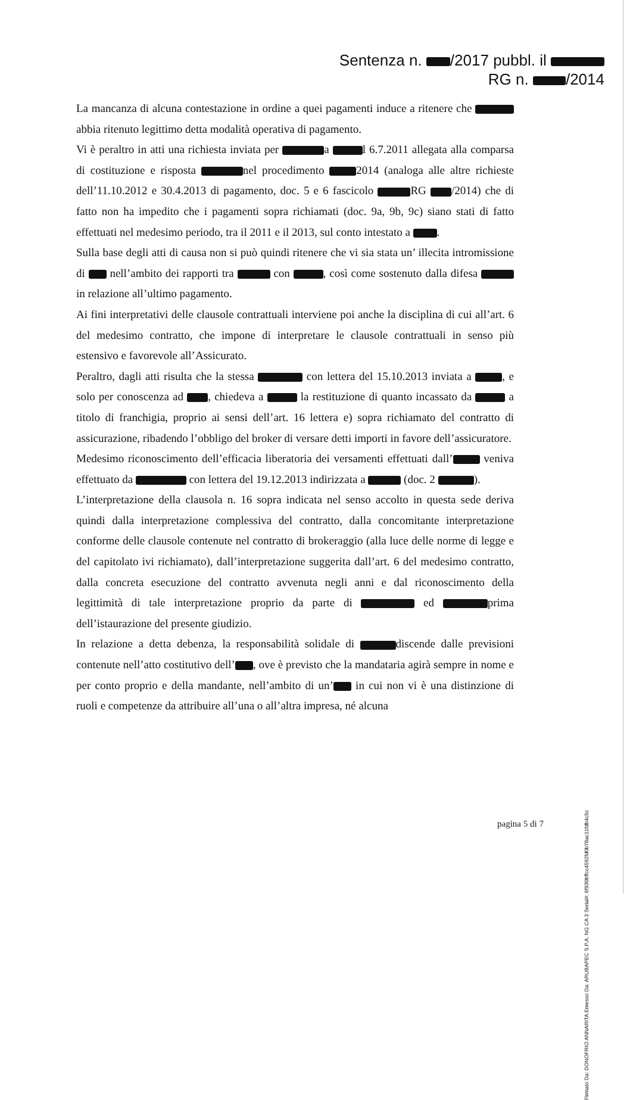Sentenza n. /2017 pubbl. il
RG n. /2014
La mancanza di alcuna contestazione in ordine a quei pagamenti induce a ritenere che abbia ritenuto legittimo detta modalità operativa di pagamento.
Vi è peraltro in atti una richiesta inviata per a l 6.7.2011 allegata alla comparsa di costituzione e risposta nel procedimento 2014 (analoga alle altre richieste dell’11.10.2012 e 30.4.2013 di pagamento, doc. 5 e 6 fascicolo RG /2014) che di fatto non ha impedito che i pagamenti sopra richiamati (doc. 9a, 9b, 9c) siano stati di fatto effettuati nel medesimo periodo, tra il 2011 e il 2013, sul conto intestato a .
Sulla base degli atti di causa non si può quindi ritenere che vi sia stata un’ illecita intromissione di nell’ambito dei rapporti tra con , così come sostenuto dalla difesa in relazione all’ultimo pagamento.
Ai fini interpretativi delle clausole contrattuali interviene poi anche la disciplina di cui all’art. 6 del medesimo contratto, che impone di interpretare le clausole contrattuali in senso più estensivo e favorevole all’Assicurato.
Peraltro, dagli atti risulta che la stessa con lettera del 15.10.2013 inviata a , e solo per conoscenza ad , chiedeva a la restituzione di quanto incassato da a titolo di franchigia, proprio ai sensi dell’art. 16 lettera e) sopra richiamato del contratto di assicurazione, ribadendo l’obbligo del broker di versare detti importi in favore dell’assicuratore.
Medesimo riconoscimento dell’efficacia liberatoria dei versamenti effettuati dall’ veniva effettuato da con lettera del 19.12.2013 indirizzata a (doc. 2 ).
L’interpretazione della clausola n. 16 sopra indicata nel senso accolto in questa sede deriva quindi dalla interpretazione complessiva del contratto, dalla concomitante interpretazione conforme delle clausole contenute nel contratto di brokeraggio (alla luce delle norme di legge e del capitolato ivi richiamato), dall’interpretazione suggerita dall’art. 6 del medesimo contratto, dalla concreta esecuzione del contratto avvenuta negli anni e dal riconoscimento della legittimità di tale interpretazione proprio da parte di ed prima dell’istaurazione del presente giudizio.
In relazione a detta debenza, la responsabilità solidale di discende dalle previsioni contenute nell’atto costitutivo dell’ , ove è previsto che la mandataria agirà sempre in nome e per conto proprio e della mandante, nell’ambito di un’ in cui non vi è una distinzione di ruoli e competenze da attribuire all’una o all’altra impresa, né alcuna
pagina 5 di 7
Firmato Da: DONOFRIO ANNARITA Emesso Da: ARUBAPEC S.P.A. NG CA 3 Serial#: 6f930bffcc4592fd0b78ac11fdb4c5c